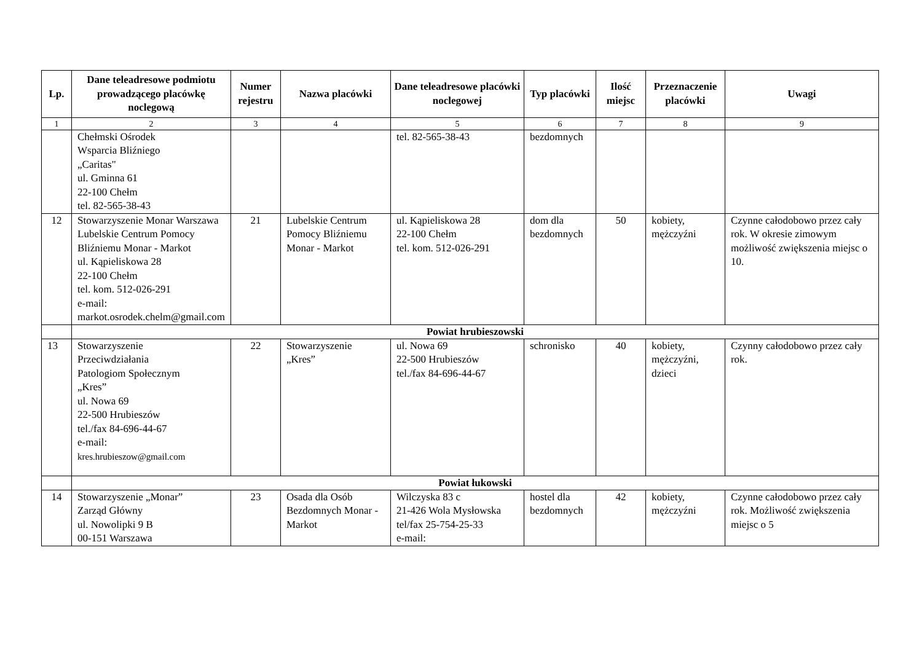| Lp. | Dane teleadresowe podmiotu prowadzącego placówkę noclegową | Numer rejestru | Nazwa placówki | Dane teleadresowe placówki noclegowej | Typ placówki | Ilość miejsc | Przeznaczenie placówki | Uwagi |
| --- | --- | --- | --- | --- | --- | --- | --- | --- |
| 1 | 2 | 3 | 4 | 5 | 6 | 7 | 8 | 9 |
| | Chełmski Ośrodek Wsparcia Bliźniego „Caritas" ul. Gminna 61 22-100 Chełm tel. 82-565-38-43 | | | tel. 82-565-38-43 | bezdomnych | | | |
| 12 | Stowarzyszenie Monar Warszawa Lubelskie Centrum Pomocy Bliźniemu Monar - Markot ul. Kąpieliskowa 28 22-100 Chełm tel. kom. 512-026-291 e-mail: markot.osrodek.chelm@gmail.com | 21 | Lubelskie Centrum Pomocy Bliźniemu Monar - Markot | ul. Kąpieliskowa 28 22-100 Chełm tel. kom. 512-026-291 | dom dla bezdomnych | 50 | kobiety, mężczyźni | Czynne całodobowo przez cały rok. W okresie zimowym możliwość zwiększenia miejsc o 10. |
| | Powiat hrubieszowski | | | | | | | |
| 13 | Stowarzyszenie Przeciwdziałania Patologiom Społecznym „Kres” ul. Nowa 69 22-500 Hrubieszów tel./fax 84-696-44-67 e-mail: kres.hrubieszow@gmail.com | 22 | Stowarzyszenie „Kres” | ul. Nowa 69 22-500 Hrubieszów tel./fax 84-696-44-67 | schronisko | 40 | kobiety, mężczyźni, dzieci | Czynny całodobowo przez cały rok. |
| | Powiat łukowski | | | | | | | |
| 14 | Stowarzyszenie „Monar” Zarząd Główny ul. Nowolipki 9 B 00-151 Warszawa | 23 | Osada dla Osób Bezdomnych Monar - Markot | Wilczyska 83 c 21-426 Wola Mysłowska tel/fax 25-754-25-33 e-mail: | hostel dla bezdomnych | 42 | kobiety, mężczyźni | Czynne całodobowo przez cały rok. Możliwość zwiększenia miejsc o 5 |